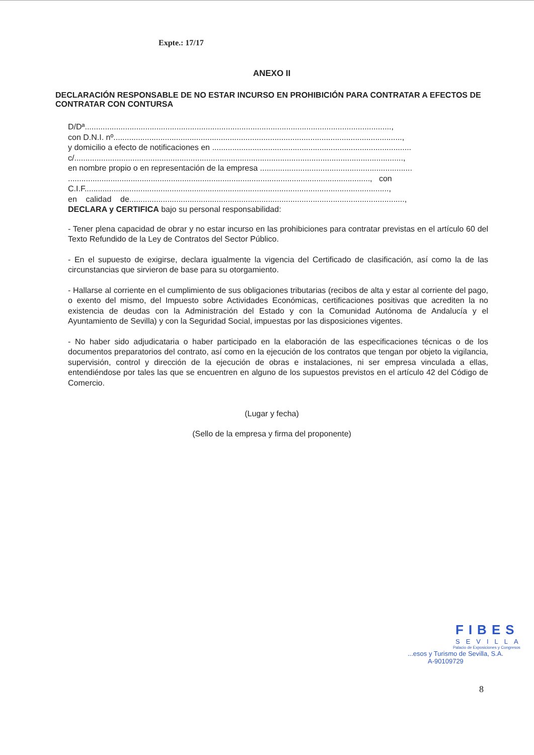Expte.: 17/17
ANEXO II
DECLARACIÓN RESPONSABLE DE NO ESTAR INCURSO EN PROHIBICIÓN PARA CONTRATAR A EFECTOS DE CONTRATAR CON CONTURSA
D/Dª.........................................................................................................................................,
con D.N.I. nº.................................................................................................................................,
y domicilio a efecto de notificaciones en .........................................................................................
c/...................................................................................................................................................,
en nombre propio o en representación de la empresa ....................................................................
......................................................................................................................................., con
C.I.F........................................................................................................................................,
en calidad de...........................................................................................................................,
DECLARA y CERTIFICA bajo su personal responsabilidad:
- Tener plena capacidad de obrar y no estar incurso en las prohibiciones para contratar previstas en el artículo 60 del Texto Refundido de la Ley de Contratos del Sector Público.
- En el supuesto de exigirse, declara igualmente la vigencia del Certificado de clasificación, así como la de las circunstancias que sirvieron de base para su otorgamiento.
- Hallarse al corriente en el cumplimiento de sus obligaciones tributarias (recibos de alta y estar al corriente del pago, o exento del mismo, del Impuesto sobre Actividades Económicas, certificaciones positivas que acrediten la no existencia de deudas con la Administración del Estado y con la Comunidad Autónoma de Andalucía y el Ayuntamiento de Sevilla) y con la Seguridad Social, impuestas por las disposiciones vigentes.
- No haber sido adjudicataria o haber participado en la elaboración de las especificaciones técnicas o de los documentos preparatorios del contrato, así como en la ejecución de los contratos que tengan por objeto la vigilancia, supervisión, control y dirección de la ejecución de obras e instalaciones, ni ser empresa vinculada a ellas, entendiéndose por tales las que se encuentren en alguno de los supuestos previstos en el artículo 42 del Código de Comercio.
(Lugar y fecha)
(Sello de la empresa y firma del proponente)
FIBES
SEVILLA
Palacio de Exposiciones y Congresos
...esos y Turismo de Sevilla, S.A.
A-90109729
8